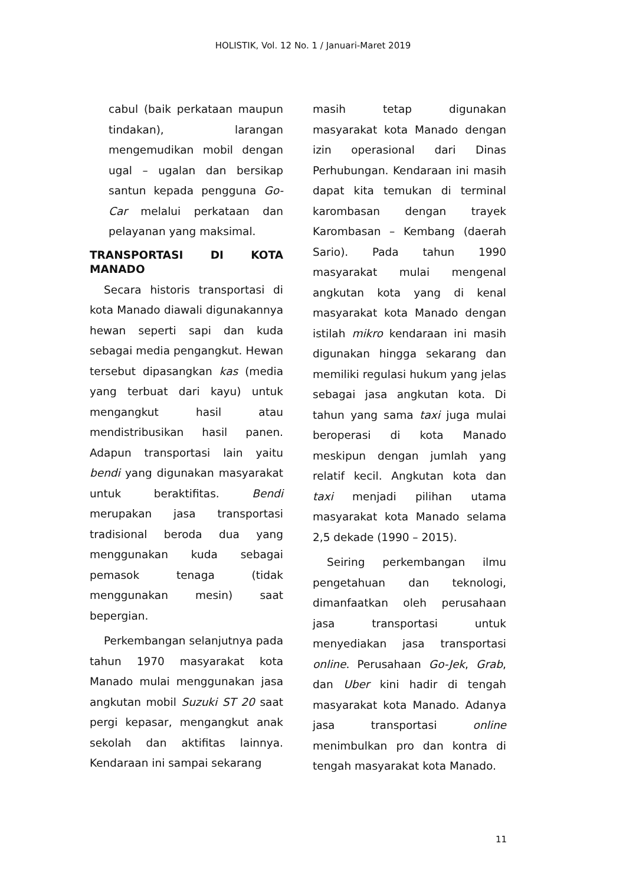HOLISTIK, Vol. 12 No. 1 / Januari-Maret 2019
cabul (baik perkataan maupun tindakan), larangan mengemudikan mobil dengan ugal – ugalan dan bersikap santun kepada pengguna Go-Car melalui perkataan dan pelayanan yang maksimal.
TRANSPORTASI DI KOTA MANADO
Secara historis transportasi di kota Manado diawali digunakannya hewan seperti sapi dan kuda sebagai media pengangkut. Hewan tersebut dipasangkan kas (media yang terbuat dari kayu) untuk mengangkut hasil atau mendistribusikan hasil panen. Adapun transportasi lain yaitu bendi yang digunakan masyarakat untuk beraktifitas. Bendi merupakan jasa transportasi tradisional beroda dua yang menggunakan kuda sebagai pemasok tenaga (tidak menggunakan mesin) saat bepergian.
Perkembangan selanjutnya pada tahun 1970 masyarakat kota Manado mulai menggunakan jasa angkutan mobil Suzuki ST 20 saat pergi kepasar, mengangkut anak sekolah dan aktifitas lainnya. Kendaraan ini sampai sekarang
masih tetap digunakan masyarakat kota Manado dengan izin operasional dari Dinas Perhubungan. Kendaraan ini masih dapat kita temukan di terminal karombasan dengan trayek Karombasan – Kembang (daerah Sario). Pada tahun 1990 masyarakat mulai mengenal angkutan kota yang di kenal masyarakat kota Manado dengan istilah mikro kendaraan ini masih digunakan hingga sekarang dan memiliki regulasi hukum yang jelas sebagai jasa angkutan kota. Di tahun yang sama taxi juga mulai beroperasi di kota Manado meskipun dengan jumlah yang relatif kecil. Angkutan kota dan taxi menjadi pilihan utama masyarakat kota Manado selama 2,5 dekade (1990 – 2015).
Seiring perkembangan ilmu pengetahuan dan teknologi, dimanfaatkan oleh perusahaan jasa transportasi untuk menyediakan jasa transportasi online. Perusahaan Go-Jek, Grab, dan Uber kini hadir di tengah masyarakat kota Manado. Adanya jasa transportasi online menimbulkan pro dan kontra di tengah masyarakat kota Manado.
11